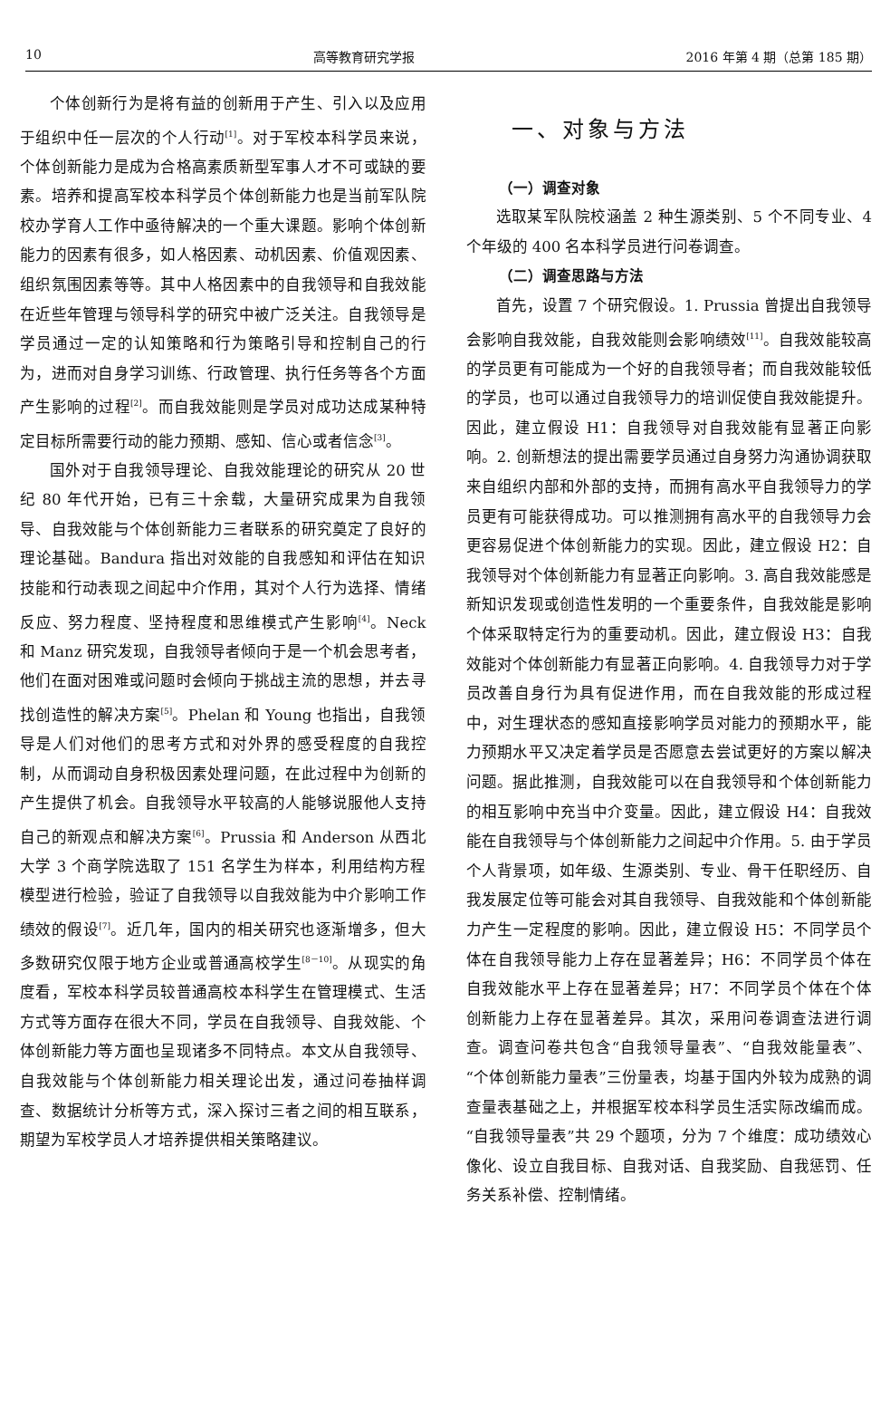10 高等教育研究学报 2016 年第 4 期（总第 185 期）
个体创新行为是将有益的创新用于产生、引入以及应用于组织中任一层次的个人行动<sup>[1]</sup>。对于军校本科学员来说，个体创新能力是成为合格高素质新型军事人才不可或缺的要素。培养和提高军校本科学员个体创新能力也是当前军队院校办学育人工作中亟待解决的一个重大课题。影响个体创新能力的因素有很多，如人格因素、动机因素、价值观因素、组织氛围因素等等。其中人格因素中的自我领导和自我效能在近些年管理与领导科学的研究中被广泛关注。自我领导是学员通过一定的认知策略和行为策略引导和控制自己的行为，进而对自身学习训练、行政管理、执行任务等各个方面产生影响的过程<sup>[2]</sup>。而自我效能则是学员对成功达成某种特定目标所需要行动的能力预期、感知、信心或者信念<sup>[3]</sup>。
国外对于自我领导理论、自我效能理论的研究从 20 世纪 80 年代开始，已有三十余载，大量研究成果为自我领导、自我效能与个体创新能力三者联系的研究奠定了良好的理论基础。Bandura 指出对效能的自我感知和评估在知识技能和行动表现之间起中介作用，其对个人行为选择、情绪反应、努力程度、坚持程度和思维模式产生影响<sup>[4]</sup>。Neck 和 Manz 研究发现，自我领导者倾向于是一个机会思考者，他们在面对困难或问题时会倾向于挑战主流的思想，并去寻找创造性的解决方案<sup>[5]</sup>。Phelan 和 Young 也指出，自我领导是人们对他们的思考方式和对外界的感受程度的自我控制，从而调动自身积极因素处理问题，在此过程中为创新的产生提供了机会。自我领导水平较高的人能够说服他人支持自己的新观点和解决方案<sup>[6]</sup>。Prussia 和 Anderson 从西北大学 3 个商学院选取了 151 名学生为样本，利用结构方程模型进行检验，验证了自我领导以自我效能为中介影响工作绩效的假设<sup>[7]</sup>。近几年，国内的相关研究也逐渐增多，但大多数研究仅限于地方企业或普通高校学生<sup>[8－10]</sup>。从现实的角度看，军校本科学员较普通高校本科学生在管理模式、生活方式等方面存在很大不同，学员在自我领导、自我效能、个体创新能力等方面也呈现诸多不同特点。本文从自我领导、自我效能与个体创新能力相关理论出发，通过问卷抽样调查、数据统计分析等方式，深入探讨三者之间的相互联系，期望为军校学员人才培养提供相关策略建议。
一、对象与方法
（一）调查对象
选取某军队院校涵盖 2 种生源类别、5 个不同专业、4 个年级的 400 名本科学员进行问卷调查。
（二）调查思路与方法
首先，设置 7 个研究假设。1. Prussia 曾提出自我领导会影响自我效能，自我效能则会影响绩效<sup>[11]</sup>。自我效能较高的学员更有可能成为一个好的自我领导者；而自我效能较低的学员，也可以通过自我领导力的培训促使自我效能提升。因此，建立假设 H1：自我领导对自我效能有显著正向影响。2. 创新想法的提出需要学员通过自身努力沟通协调获取来自组织内部和外部的支持，而拥有高水平自我领导力的学员更有可能获得成功。可以推测拥有高水平的自我领导力会更容易促进个体创新能力的实现。因此，建立假设 H2：自我领导对个体创新能力有显著正向影响。3. 高自我效能感是新知识发现或创造性发明的一个重要条件，自我效能是影响个体采取特定行为的重要动机。因此，建立假设 H3：自我效能对个体创新能力有显著正向影响。4. 自我领导力对于学员改善自身行为具有促进作用，而在自我效能的形成过程中，对生理状态的感知直接影响学员对能力的预期水平，能力预期水平又决定着学员是否愿意去尝试更好的方案以解决问题。据此推测，自我效能可以在自我领导和个体创新能力的相互影响中充当中介变量。因此，建立假设 H4：自我效能在自我领导与个体创新能力之间起中介作用。5. 由于学员个人背景项，如年级、生源类别、专业、骨干任职经历、自我发展定位等可能会对其自我领导、自我效能和个体创新能力产生一定程度的影响。因此，建立假设 H5：不同学员个体在自我领导能力上存在显著差异；H6：不同学员个体在自我效能水平上存在显著差异；H7：不同学员个体在个体创新能力上存在显著差异。其次，采用问卷调查法进行调查。调查问卷共包含“自我领导量表”、“自我效能量表”、“个体创新能力量表”三份量表，均基于国内外较为成熟的调查量表基础之上，并根据军校本科学员生活实际改编而成。“自我领导量表”共 29 个题项，分为 7 个维度：成功绩效心像化、设立自我目标、自我对话、自我奖励、自我惩罚、任务关系补偿、控制情绪。